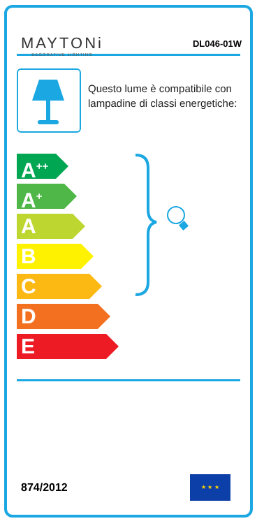MAYTONi
DECORATIVE LIGHTING
DL046-01W
Questo lume è compatibile con lampadine di classi energetiche:
A<sup>++</sup>
A<sup>+</sup>
A
B
C
D
E
874/2012
★ ★ ★